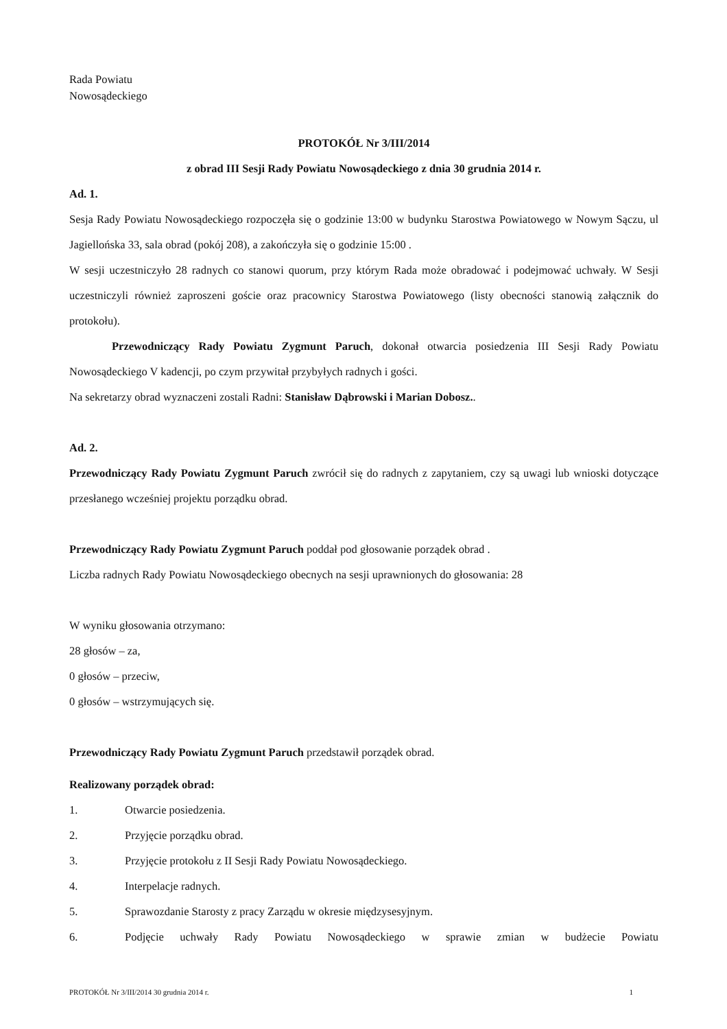Rada Powiatu
Nowosądeckiego
PROTOKÓŁ Nr 3/III/2014
z obrad III Sesji Rady Powiatu Nowosądeckiego z dnia 30 grudnia 2014 r.
Ad. 1.
Sesja Rady Powiatu Nowosądeckiego rozpoczęła się o godzinie 13:00 w budynku Starostwa Powiatowego w Nowym Sączu, ul Jagiellońska 33, sala obrad (pokój 208), a zakończyła się o godzinie 15:00 .
W sesji uczestniczyło 28 radnych co stanowi quorum, przy którym Rada może obradować i podejmować uchwały. W Sesji uczestniczyli również zaproszeni goście oraz pracownicy Starostwa Powiatowego (listy obecności stanowią załącznik do protokołu).
Przewodniczący Rady Powiatu Zygmunt Paruch, dokonał otwarcia posiedzenia III Sesji Rady Powiatu Nowosądeckiego V kadencji, po czym przywitał przybyłych radnych i gości.
Na sekretarzy obrad wyznaczeni zostali Radni: Stanisław Dąbrowski i Marian Dobosz..
Ad. 2.
Przewodniczący Rady Powiatu Zygmunt Paruch zwrócił się do radnych z zapytaniem, czy są uwagi lub wnioski dotyczące przesłanego wcześniej projektu porządku obrad.
Przewodniczący Rady Powiatu Zygmunt Paruch poddał pod głosowanie porządek obrad .
Liczba radnych Rady Powiatu Nowosądeckiego obecnych na sesji uprawnionych do głosowania: 28
W wyniku głosowania otrzymano:
28 głosów – za,
0 głosów – przeciw,
0 głosów – wstrzymujących się.
Przewodniczący Rady Powiatu Zygmunt Paruch przedstawił porządek obrad.
Realizowany porządek obrad:
1. Otwarcie posiedzenia.
2. Przyjęcie porządku obrad.
3. Przyjęcie protokołu z II Sesji Rady Powiatu Nowosądeckiego.
4. Interpelacje radnych.
5. Sprawozdanie Starosty z pracy Zarządu w okresie międzysesyjnym.
6. Podjęcie uchwały Rady Powiatu Nowosądeckiego w sprawie zmian w budżecie Powiatu
PROTOKÓŁ Nr 3/III/2014 30 grudnia 2014 r. 1